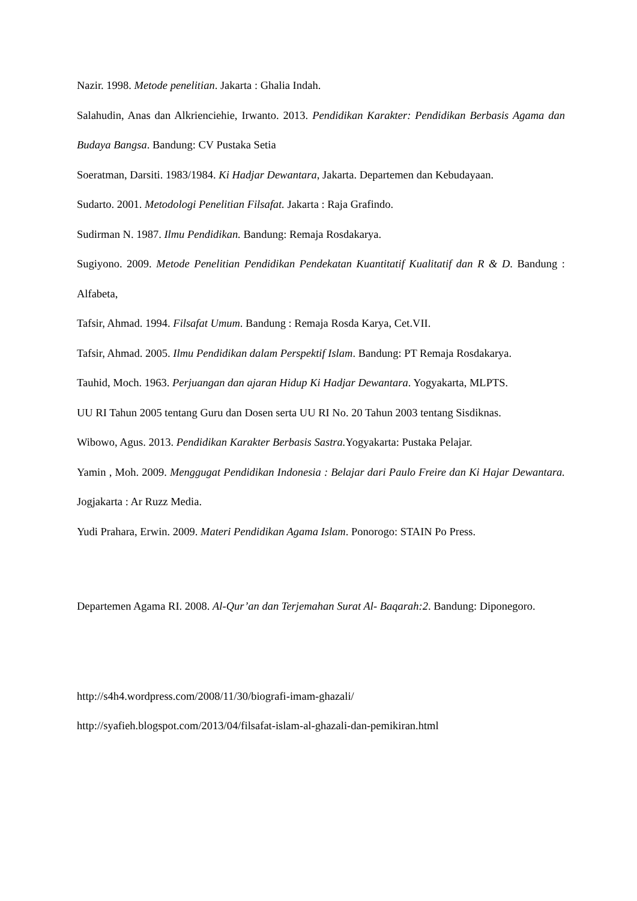Nazir. 1998. Metode penelitian. Jakarta : Ghalia Indah.
Salahudin, Anas dan Alkrienciehie, Irwanto. 2013. Pendidikan Karakter: Pendidikan Berbasis Agama dan Budaya Bangsa. Bandung: CV Pustaka Setia
Soeratman, Darsiti. 1983/1984. Ki Hadjar Dewantara, Jakarta. Departemen dan Kebudayaan.
Sudarto. 2001. Metodologi Penelitian Filsafat. Jakarta : Raja Grafindo.
Sudirman N. 1987. Ilmu Pendidikan. Bandung: Remaja Rosdakarya.
Sugiyono. 2009. Metode Penelitian Pendidikan Pendekatan Kuantitatif Kualitatif dan R & D. Bandung : Alfabeta,
Tafsir, Ahmad. 1994. Filsafat Umum. Bandung : Remaja Rosda Karya, Cet.VII.
Tafsir, Ahmad. 2005. Ilmu Pendidikan dalam Perspektif Islam. Bandung: PT Remaja Rosdakarya.
Tauhid, Moch. 1963. Perjuangan dan ajaran Hidup Ki Hadjar Dewantara. Yogyakarta, MLPTS.
UU RI Tahun 2005 tentang Guru dan Dosen serta UU RI No. 20 Tahun 2003 tentang Sisdiknas.
Wibowo, Agus. 2013. Pendidikan Karakter Berbasis Sastra. Yogyakarta: Pustaka Pelajar.
Yamin , Moh. 2009. Menggugat Pendidikan Indonesia : Belajar dari Paulo Freire dan Ki Hajar Dewantara. Jogjakarta : Ar Ruzz Media.
Yudi Prahara, Erwin. 2009. Materi Pendidikan Agama Islam. Ponorogo: STAIN Po Press.
Departemen Agama RI. 2008. Al-Qur’an dan Terjemahan Surat Al- Baqarah:2. Bandung: Diponegoro.
http://s4h4.wordpress.com/2008/11/30/biografi-imam-ghazali/
http://syafieh.blogspot.com/2013/04/filsafat-islam-al-ghazali-dan-pemikiran.html